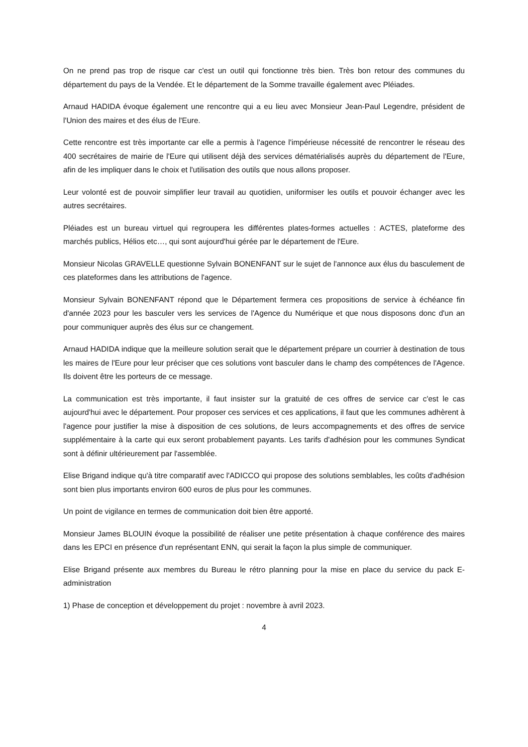On ne prend pas trop de risque car c'est un outil qui fonctionne très bien. Très bon retour des communes du département du pays de la Vendée. Et le département de la Somme travaille également avec Pléiades.
Arnaud HADIDA évoque également une rencontre qui a eu lieu avec Monsieur Jean-Paul Legendre, président de l'Union des maires et des élus de l'Eure.
Cette rencontre est très importante car elle a permis à l'agence l'impérieuse nécessité de rencontrer le réseau des 400 secrétaires de mairie de l'Eure qui utilisent déjà des services dématérialisés auprès du département de l'Eure, afin de les impliquer dans le choix et l'utilisation des outils que nous allons proposer.
Leur volonté est de pouvoir simplifier leur travail au quotidien, uniformiser les outils et pouvoir échanger avec les autres secrétaires.
Pléiades est un bureau virtuel qui regroupera les différentes plates-formes actuelles : ACTES, plateforme des marchés publics, Hélios etc…, qui sont aujourd'hui gérée par le département de l'Eure.
Monsieur Nicolas GRAVELLE questionne Sylvain BONENFANT sur le sujet de l'annonce aux élus du basculement de ces plateformes dans les attributions de l'agence.
Monsieur Sylvain BONENFANT répond que le Département fermera ces propositions de service à échéance fin d'année 2023 pour les basculer vers les services de l'Agence du Numérique et que nous disposons donc d'un an pour communiquer auprès des élus sur ce changement.
Arnaud HADIDA indique que la meilleure solution serait que le département prépare un courrier à destination de tous les maires de l'Eure pour leur préciser que ces solutions vont basculer dans le champ des compétences de l'Agence. Ils doivent être les porteurs de ce message.
La communication est très importante, il faut insister sur la gratuité de ces offres de service car c'est le cas aujourd'hui avec le département. Pour proposer ces services et ces applications, il faut que les communes adhèrent à l'agence pour justifier la mise à disposition de ces solutions, de leurs accompagnements et des offres de service supplémentaire à la carte qui eux seront probablement payants. Les tarifs d'adhésion pour les communes Syndicat sont à définir ultérieurement par l'assemblée.
Elise Brigand indique qu'à titre comparatif avec l'ADICCO qui propose des solutions semblables, les coûts d'adhésion sont bien plus importants environ 600 euros de plus pour les communes.
Un point de vigilance en termes de communication doit bien être apporté.
Monsieur James BLOUIN évoque la possibilité de réaliser une petite présentation à chaque conférence des maires dans les EPCI en présence d'un représentant ENN, qui serait la façon la plus simple de communiquer.
Elise Brigand présente aux membres du Bureau le rétro planning pour la mise en place du service du pack E-administration
1) Phase de conception et développement du projet : novembre à avril 2023.
4